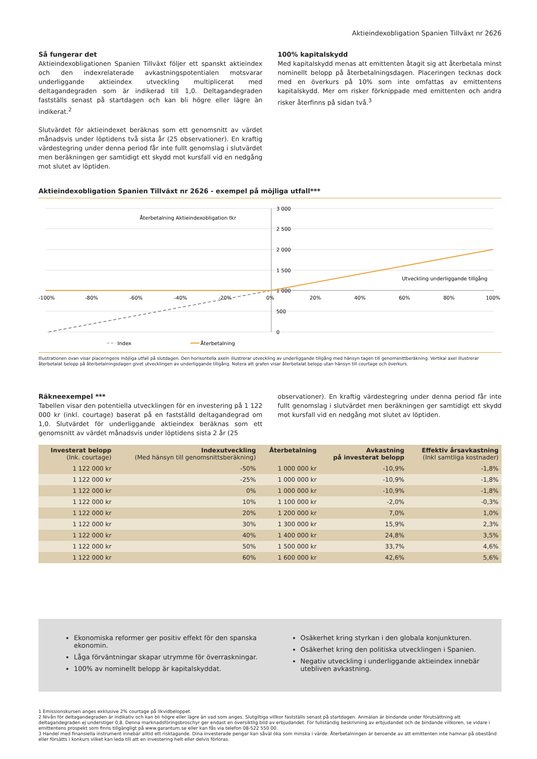Aktieindexobligation Spanien Tillväxt nr 2626
Så fungerar det
Aktieindexobligationen Spanien Tillväxt följer ett spanskt aktieindex och den indexrelaterade avkastningspotentialen motsvarar underliggande aktieindex utveckling multiplicerat med deltagandegraden som är indikerad till 1,0. Deltagandegraden fastställs senast på startdagen och kan bli högre eller lägre än indikerat.<sup>2</sup>
Slutvärdet för aktieindexet beräknas som ett genomsnitt av värdet månadsvis under löptidens två sista år (25 observationer). En kraftig värdestegring under denna period får inte fullt genomslag i slutvärdet men beräkningen ger samtidigt ett skydd mot kursfall vid en nedgång mot slutet av löptiden.
100% kapitalskydd
Med kapitalskydd menas att emittenten åtagit sig att återbetala minst nominellt belopp på återbetalningsdagen. Placeringen tecknas dock med en överkurs på 10% som inte omfattas av emittentens kapitalskydd. Mer om risker förknippade med emittenten och andra risker återfinns på sidan två.<sup>3</sup>
Aktieindexobligation Spanien Tillväxt nr 2626 - exempel på möjliga utfall***
Återbetalning Aktieindexobligation tkr
3 000
2 500
2 000
1 500
1 000
500
0
-100%
-80%
-60%
-40%
-20%
0%
20%
40%
60%
80%
100%
Utveckling underliggande tillgång
Index
Återbetalning
Illustrationen ovan visar placeringens möjliga utfall på slutdagen. Den horisontella axeln illustrerar utveckling av underliggande tillgång med hänsyn tagen till genomsnittberäkning. Vertikal axel illustrerar återbetalat belopp på återbetalningsdagen givet utvecklingen av underliggande tillgång. Notera att grafen visar återbetalat belopp utan hänsyn till courtage och överkurs.
Räkneexempel ***
Tabellen visar den potentiella utvecklingen för en investering på 1 122 000 kr (inkl. courtage) baserat på en fastställd deltagandegrad om 1,0. Slutvärdet för underliggande aktieindex beräknas som ett genomsnitt av värdet månadsvis under löptidens sista 2 år (25
observationer). En kraftig värdestegring under denna period får inte fullt genomslag i slutvärdet men beräkningen ger samtidigt ett skydd mot kursfall vid en nedgång mot slutet av löptiden.
| Investerat belopp (Ink. courtage) | Indexutveckling (Med hänsyn till genomsnittsberäkning) | Återbetalning | Avkastning på investerat belopp | Effektiv årsavkastning (Inkl samtliga kostnader) |
| --- | --- | --- | --- | --- |
| 1 122 000 kr | -50% | 1 000 000 kr | -10,9% | -1,8% |
| 1 122 000 kr | -25% | 1 000 000 kr | -10,9% | -1,8% |
| 1 122 000 kr | 0% | 1 000 000 kr | -10,9% | -1,8% |
| 1 122 000 kr | 10% | 1 100 000 kr | -2,0% | -0,3% |
| 1 122 000 kr | 20% | 1 200 000 kr | 7,0% | 1,0% |
| 1 122 000 kr | 30% | 1 300 000 kr | 15,9% | 2,3% |
| 1 122 000 kr | 40% | 1 400 000 kr | 24,8% | 3,5% |
| 1 122 000 kr | 50% | 1 500 000 kr | 33,7% | 4,6% |
| 1 122 000 kr | 60% | 1 600 000 kr | 42,6% | 5,6% |
Ekonomiska reformer ger positiv effekt för den spanska ekonomin.
Låga förväntningar skapar utrymme för överraskningar.
100% av nominellt belopp är kapitalskyddat.
Osäkerhet kring styrkan i den globala konjunkturen.
Osäkerhet kring den politiska utvecklingen i Spanien.
Negativ utveckling i underliggande aktieindex innebär utebliven avkastning.
1 Emissionskursen anges exklusive 2% courtage på likvidbeloppet.
2 Nivån för deltagandegraden är indikativ och kan bli högre eller lägre än vad som anges. Slutgiltiga villkor fastställs senast på startdagen. Anmälan är bindande under förutsättning att deltagandegraden ej understiger 0,8. Denna marknadsföringsbroschyr ger endast en översiktlig bild av erbjudandet. För fullständig beskrivning av erbjudandet och de bindande villkoren, se vidare i emittentens prospekt som finns tillgängligt på www.garantum.se eller kan fås via telefon 08-522 550 00.
3 Handel med finansiella instrument innebär alltid ett risktagande. Dina investerade pengar kan såväl öka som minska i värde. Återbetalningen är beroende av att emittenten inte hamnar på obestånd eller försätts i konkurs vilket kan leda till att en investering helt eller delvis förloras.